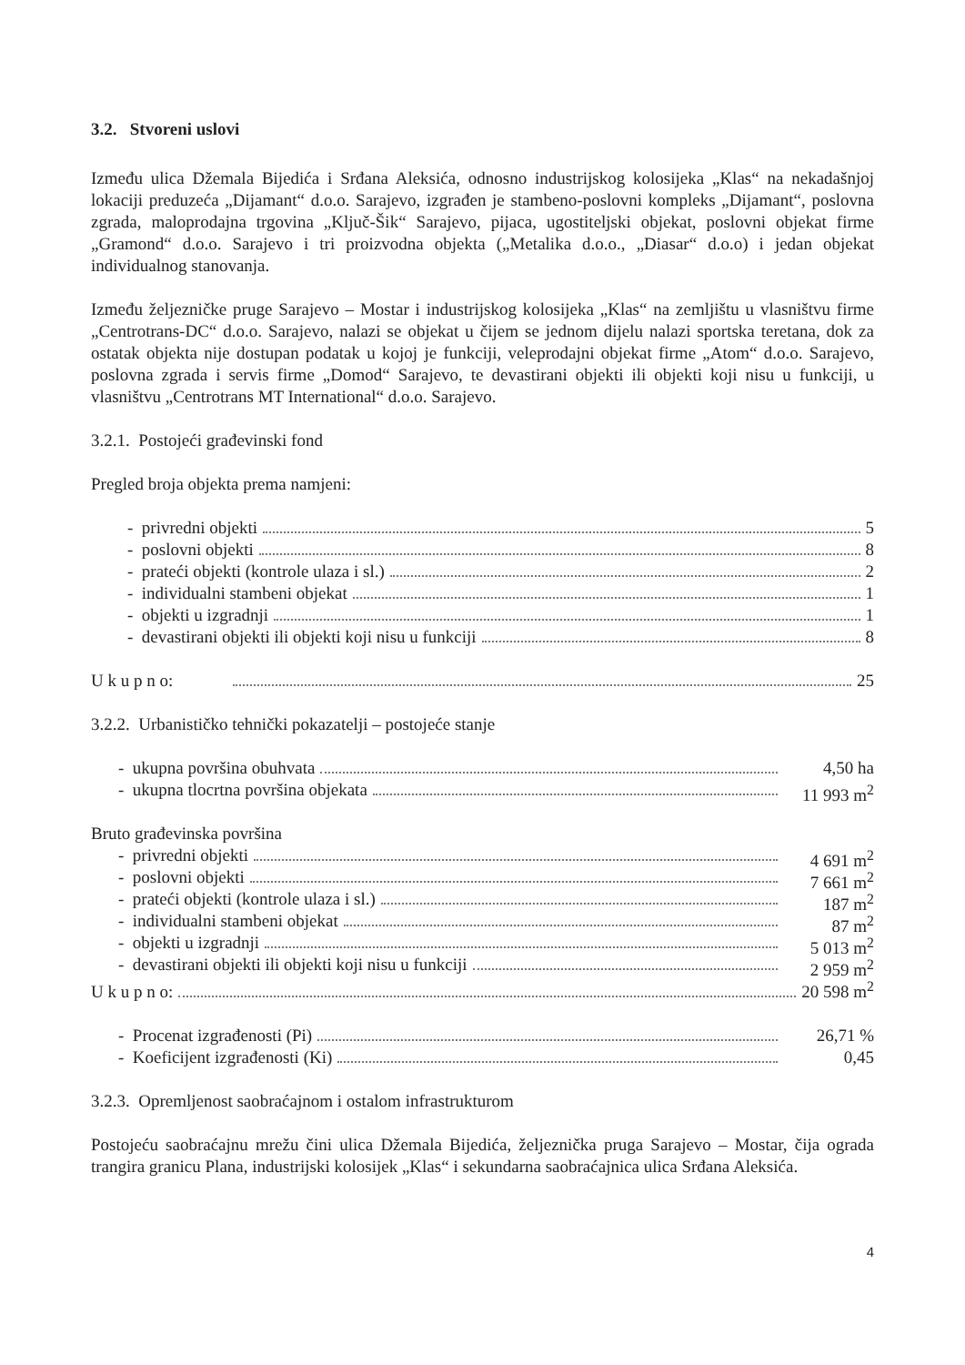3.2. Stvoreni uslovi
Između ulica Džemala Bijedića i Srđana Aleksića, odnosno industrijskog kolosijeka „Klas“ na nekadašnjoj lokaciji preduzeća „Dijamant“ d.o.o. Sarajevo, izgrađen je stambeno-poslovni kompleks „Dijamant“, poslovna zgrada, maloprodajna trgovina „Ključ-Šik“ Sarajevo, pijaca, ugostiteljski objekat, poslovni objekat firme „Gramond“ d.o.o. Sarajevo i tri proizvodna objekta („Metalika d.o.o., „Diasar“ d.o.o) i jedan objekat individualnog stanovanja.
Između željezničke pruge Sarajevo – Mostar i industrijskog kolosijeka „Klas“ na zemljištu u vlasništvu firme „Centrotrans-DC“ d.o.o. Sarajevo, nalazi se objekat u čijem se jednom dijelu nalazi sportska teretana, dok za ostatak objekta nije dostupan podatak u kojoj je funkciji, veleprodajni objekat firme „Atom“ d.o.o. Sarajevo, poslovna zgrada i servis firme „Domod“ Sarajevo, te devastirani objekti ili objekti koji nisu u funkciji, u vlasništvu „Centrotrans MT International“ d.o.o. Sarajevo.
3.2.1. Postojeći građevinski fond
Pregled broja objekta prema namjeni:
- privredni objekti 5
- poslovni objekti 8
- prateći objekti (kontrole ulaza i sl.) 2
- individualni stambeni objekat 1
- objekti u izgradnji 1
- devastirani objekti ili objekti koji nisu u funkciji 8
U k u p n o: 25
3.2.2. Urbanističko tehnički pokazatelji – postojeće stanje
- ukupna površina obuhvata 4,50 ha
- ukupna tlocrtna površina objekata 11 993 m<sup>2</sup>
Bruto građevinska površina
- privredni objekti 4 691 m<sup>2</sup>
- poslovni objekti 7 661 m<sup>2</sup>
- prateći objekti (kontrole ulaza i sl.) 187 m<sup>2</sup>
- individualni stambeni objekat 87 m<sup>2</sup>
- objekti u izgradnji 5 013 m<sup>2</sup>
- devastirani objekti ili objekti koji nisu u funkciji 2 959 m<sup>2</sup>
U k u p n o: 20 598 m<sup>2</sup>
- Procenat izgrađenosti (Pi) 26,71 %
- Koeficijent izgrađenosti (Ki) 0,45
3.2.3. Opremljenost saobraćajnom i ostalom infrastrukturom
Postojeću saobraćajnu mrežu čini ulica Džemala Bijedića, željeznička pruga Sarajevo – Mostar, čija ograda trangira granicu Plana, industrijski kolosijek „Klas“ i sekundarna saobraćajnica ulica Srđana Aleksića.
4